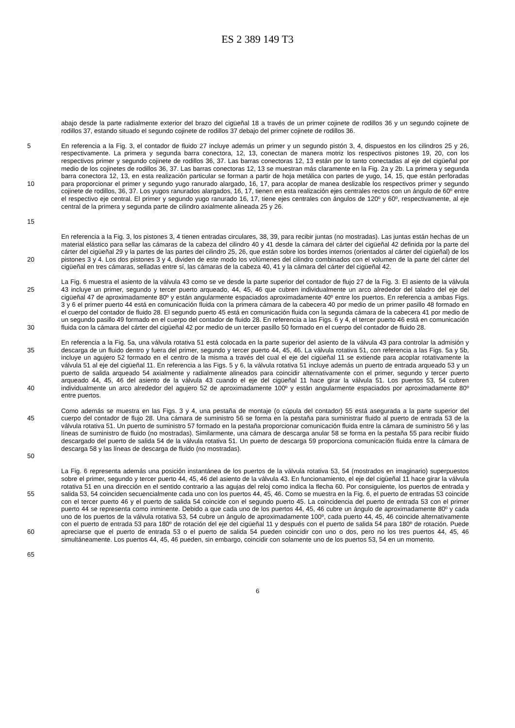ES 2 389 149 T3
abajo desde la parte radialmente exterior del brazo del cigüeñal 18 a través de un primer cojinete de rodillos 36 y un segundo cojinete de rodillos 37, estando situado el segundo cojinete de rodillos 37 debajo del primer cojinete de rodillos 36.
5
10
15
En referencia a la Fig. 3, el contador de fluido 27 incluye además un primer y un segundo pistón 3, 4, dispuestos en los cilindros 25 y 26, respectivamente. La primera y segunda barra conectora, 12, 13, conectan de manera motriz los respectivos pistones 19, 20, con los respectivos primer y segundo cojinete de rodillos 36, 37. Las barras conectoras 12, 13 están por lo tanto conectadas al eje del cigüeñal por medio de los cojinetes de rodillos 36, 37. Las barras conectoras 12, 13 se muestran más claramente en la Fig. 2a y 2b. La primera y segunda barra conectora 12, 13, en esta realización particular se forman a partir de hoja metálica con partes de yugo, 14, 15, que están perforadas para proporcionar el primer y segundo yugo ranurado alargado, 16, 17, para acoplar de manea deslizable los respectivos primer y segundo cojinete de rodillos, 36, 37. Los yugos ranurados alargados, 16, 17, tienen en esta realización ejes centrales rectos con un ángulo de 60º entre el respectivo eje central. El primer y segundo yugo ranurado 16, 17, tiene ejes centrales con ángulos de 120º y 60º, respectivamente, al eje central de la primera y segunda parte de cilindro axialmente alineada 25 y 26.
20 En referencia a la Fig. 3, los pistones 3, 4 tienen entradas circulares, 38, 39, para recibir juntas (no mostradas). Las juntas están hechas de un material elástico para sellar las cámaras de la cabeza del cilindro 40 y 41 desde la cámara del cárter del cigüeñal 42 definida por la parte del cárter del cigüeñal 29 y la partes de las partes del cilindro 25, 26, que están sobre los bordes internos (orientados al cárter del cigüeñal) de los pistones 3 y 4. Los dos pistones 3 y 4, dividen de este modo los volúmenes del cilindro combinados con el volumen de la parte del cárter del cigüeñal en tres cámaras, selladas entre sí, las cámaras de la cabeza 40, 41 y la cámara del cárter del cigüeñal 42.
25
30
La Fig. 6 muestra el asiento de la válvula 43 como se ve desde la parte superior del contador de flujo 27 de la Fig. 3. El asiento de la válvula 43 incluye un primer, segundo y tercer puerto arqueado, 44, 45, 46 que cubren individualmente un arco alrededor del taladro del eje del cigüeñal 47 de aproximadamente 80º y están angularmente espaciados aproximadamente 40º entre los puertos. En referencia a ambas Figs. 3 y 6 el primer puerto 44 está en comunicación fluida con la primera cámara de la cabecera 40 por medio de un primer pasillo 48 formado en el cuerpo del contador de fluido 28. El segundo puerto 45 está en comunicación fluida con la segunda cámara de la cabecera 41 por medio de un segundo pasillo 49 formado en el cuerpo del contador de fluido 28. En referencia a las Figs. 6 y 4, el tercer puerto 46 está en comunicación fluida con la cámara del cárter del cigüeñal 42 por medio de un tercer pasillo 50 formado en el cuerpo del contador de fluido 28.
35
40
En referencia a la Fig. 5a, una válvula rotativa 51 está colocada en la parte superior del asiento de la válvula 43 para controlar la admisión y descarga de un fluido dentro y fuera del primer, segundo y tercer puerto 44, 45, 46. La válvula rotativa 51, con referencia a las Figs. 5a y 5b, incluye un agujero 52 formado en el centro de la misma a través del cual el eje del cigüeñal 11 se extiende para acoplar rotativamente la válvula 51 al eje del cigüeñal 11. En referencia a las Figs. 5 y 6, la válvula rotativa 51 incluye además un puerto de entrada arqueado 53 y un puerto de salida arqueado 54 axialmente y radialmente alineados para coincidir alternativamente con el primer, segundo y tercer puerto arqueado 44, 45, 46 del asiento de la válvula 43 cuando el eje del cigüeñal 11 hace girar la válvula 51. Los puertos 53, 54 cubren individualmente un arco alrededor del agujero 52 de aproximadamente 100º y están angularmente espaciados por aproximadamente 80º entre puertos.
45
50
Como además se muestra en las Figs. 3 y 4, una pestaña de montaje (o cúpula del contador) 55 está asegurada a la parte superior del cuerpo del contador de flujo 28. Una cámara de suministro 56 se forma en la pestaña para suministrar fluido al puerto de entrada 53 de la válvula rotativa 51. Un puerto de suministro 57 formado en la pestaña proporcionar comunicación fluida entre la cámara de suministro 56 y las líneas de suministro de fluido (no mostradas). Similarmente, una cámara de descarga anular 58 se forma en la pestaña 55 para recibir fluido descargado del puerto de salida 54 de la válvula rotativa 51. Un puerto de descarga 59 proporciona comunicación fluida entre la cámara de descarga 58 y las líneas de descarga de fluido (no mostradas).
55
60
La Fig. 6 representa además una posición instantánea de los puertos de la válvula rotativa 53, 54 (mostrados en imaginario) superpuestos sobre el primer, segundo y tercer puerto 44, 45, 46 del asiento de la válvula 43. En funcionamiento, el eje del cigüeñal 11 hace girar la válvula rotativa 51 en una dirección en el sentido contrario a las agujas del reloj como indica la flecha 60. Por consiguiente, los puertos de entrada y salida 53, 54 coinciden secuencialmente cada uno con los puertos 44, 45, 46. Como se muestra en la Fig. 6, el puerto de entradas 53 coincide con el tercer puerto 46 y el puerto de salida 54 coincide con el segundo puerto 45. La coincidencia del puerto de entrada 53 con el primer puerto 44 se representa como inminente. Debido a que cada uno de los puertos 44, 45, 46 cubre un ángulo de aproximadamente 80º y cada uno de los puertos de la válvula rotativa 53, 54 cubre un ángulo de aproximadamente 100º, cada puerto 44, 45, 46 coincide alternativamente con el puerto de entrada 53 para 180º de rotación del eje del cigüeñal 11 y después con el puerto de salida 54 para 180º de rotación. Puede apreciarse que el puerto de entrada 53 o el puerto de salida 54 pueden coincidir con uno o dos, pero no los tres puertos 44, 45, 46 simultáneamente. Los puertos 44, 45, 46 pueden, sin embargo, coincidir con solamente uno de los puertos 53, 54 en un momento.
65
6